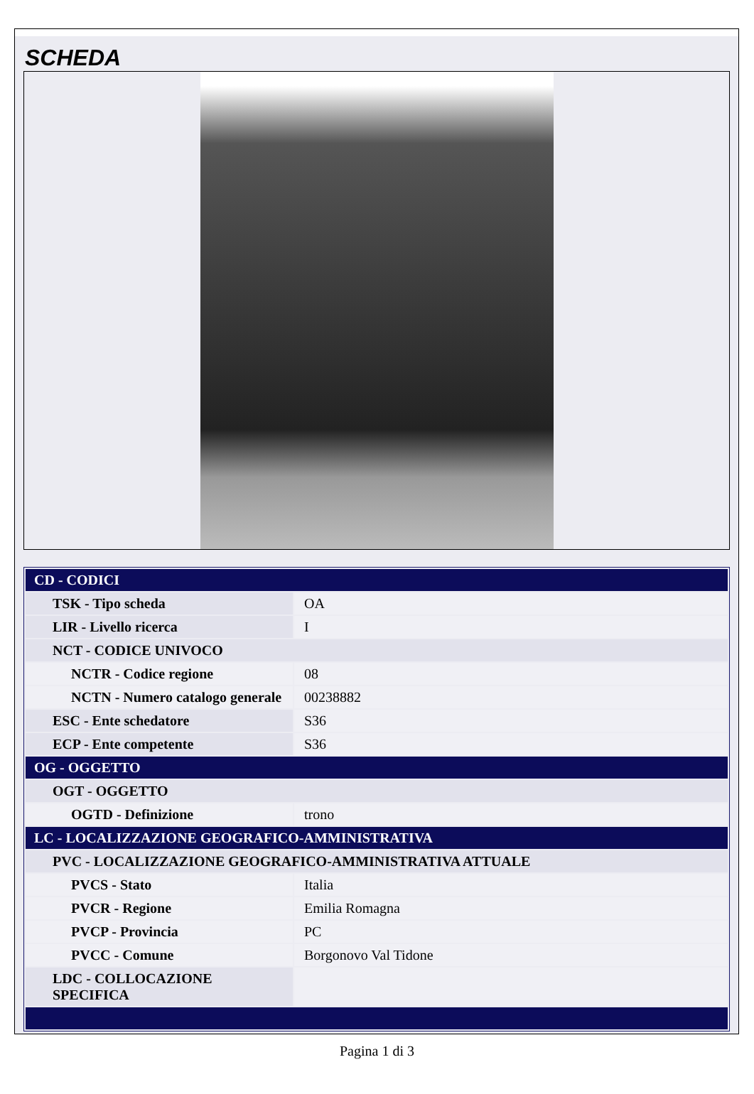SCHEDA
| CD - CODICI | |
| TSK - Tipo scheda | OA |
| LIR - Livello ricerca | I |
| NCT - CODICE UNIVOCO | |
| NCTR - Codice regione | 08 |
| NCTN - Numero catalogo generale | 00238882 |
| ESC - Ente schedatore | S36 |
| ECP - Ente competente | S36 |
| OG - OGGETTO | |
| OGT - OGGETTO | |
| OGTD - Definizione | trono |
| LC - LOCALIZZAZIONE GEOGRAFICO-AMMINISTRATIVA | |
| PVC - LOCALIZZAZIONE GEOGRAFICO-AMMINISTRATIVA ATTUALE | |
| PVCS - Stato | Italia |
| PVCR - Regione | Emilia Romagna |
| PVCP - Provincia | PC |
| PVCC - Comune | Borgonovo Val Tidone |
| LDC - COLLOCAZIONE SPECIFICA | |
Pagina 1 di 3